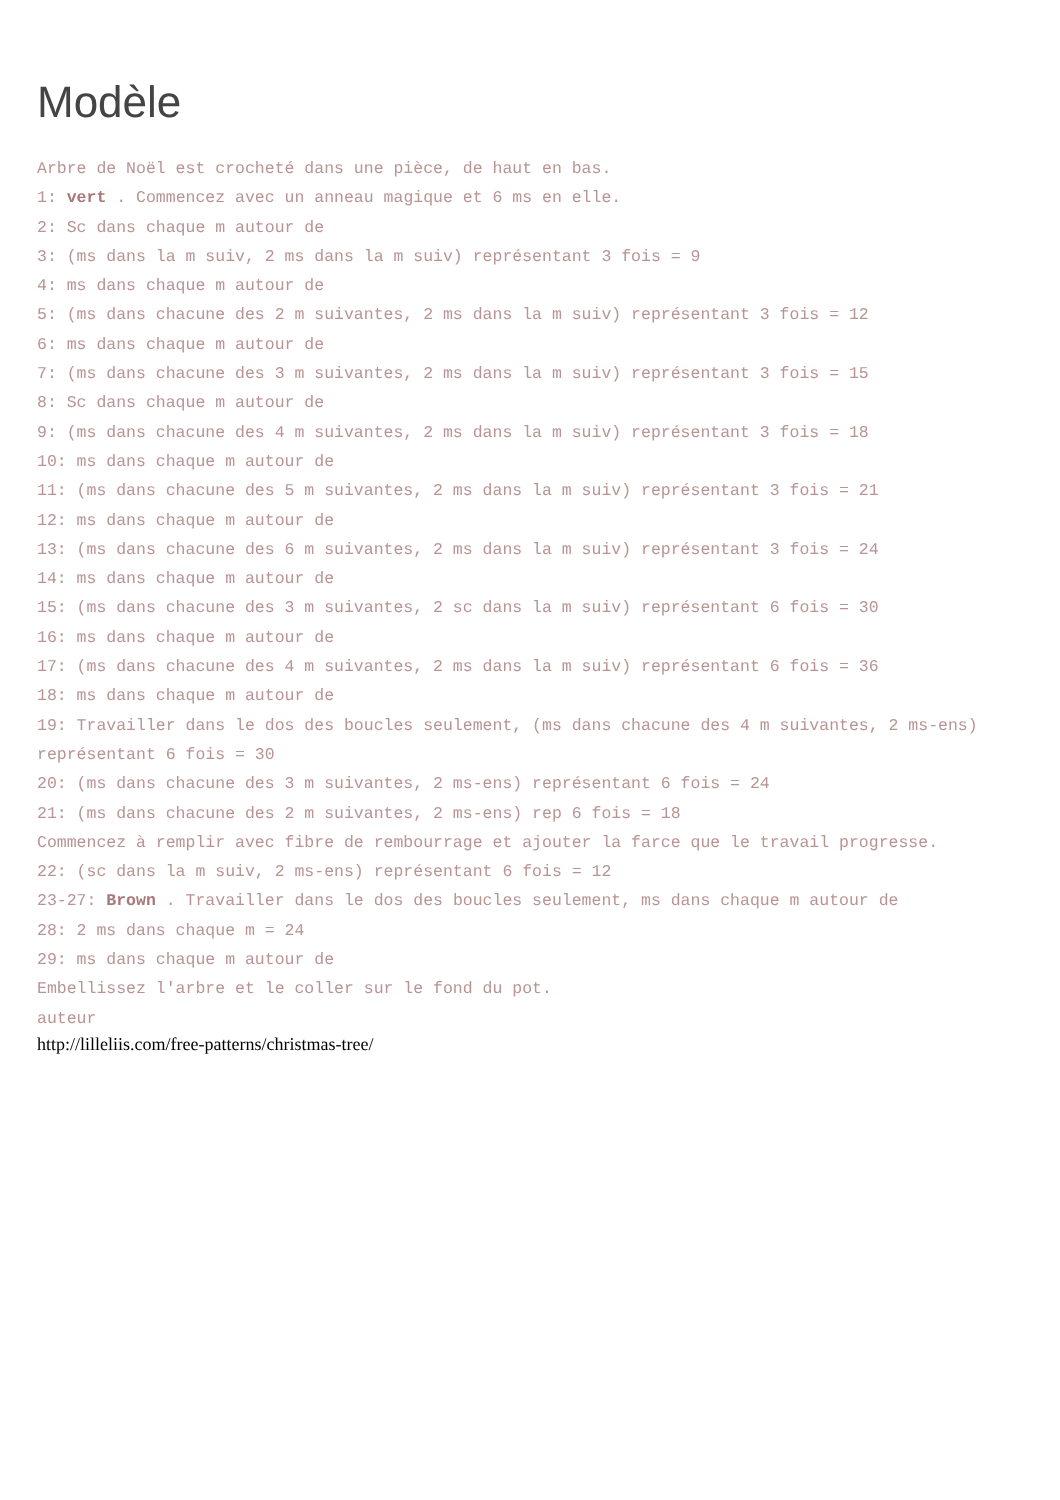Modèle
Arbre de Noël est crocheté dans une pièce, de haut en bas.
1: vert . Commencez avec un anneau magique et 6 ms en elle.
2: Sc dans chaque m autour de
3: (ms dans la m suiv, 2 ms dans la m suiv) représentant 3 fois = 9
4: ms dans chaque m autour de
5: (ms dans chacune des 2 m suivantes, 2 ms dans la m suiv) représentant 3 fois = 12
6: ms dans chaque m autour de
7: (ms dans chacune des 3 m suivantes, 2 ms dans la m suiv) représentant 3 fois = 15
8: Sc dans chaque m autour de
9: (ms dans chacune des 4 m suivantes, 2 ms dans la m suiv) représentant 3 fois = 18
10: ms dans chaque m autour de
11: (ms dans chacune des 5 m suivantes, 2 ms dans la m suiv) représentant 3 fois = 21
12: ms dans chaque m autour de
13: (ms dans chacune des 6 m suivantes, 2 ms dans la m suiv) représentant 3 fois = 24
14: ms dans chaque m autour de
15: (ms dans chacune des 3 m suivantes, 2 sc dans la m suiv) représentant 6 fois = 30
16: ms dans chaque m autour de
17: (ms dans chacune des 4 m suivantes, 2 ms dans la m suiv) représentant 6 fois = 36
18: ms dans chaque m autour de
19: Travailler dans le dos des boucles seulement, (ms dans chacune des 4 m suivantes, 2 ms-ens) représentant 6 fois = 30
20: (ms dans chacune des 3 m suivantes, 2 ms-ens) représentant 6 fois = 24
21: (ms dans chacune des 2 m suivantes, 2 ms-ens) rep 6 fois = 18
Commencez à remplir avec fibre de rembourrage et ajouter la farce que le travail progresse.
22: (sc dans la m suiv, 2 ms-ens) représentant 6 fois = 12
23-27: Brown . Travailler dans le dos des boucles seulement, ms dans chaque m autour de
28: 2 ms dans chaque m = 24
29: ms dans chaque m autour de
Embellissez l'arbre et le coller sur le fond du pot.
auteur
http://lilleliis.com/free-patterns/christmas-tree/